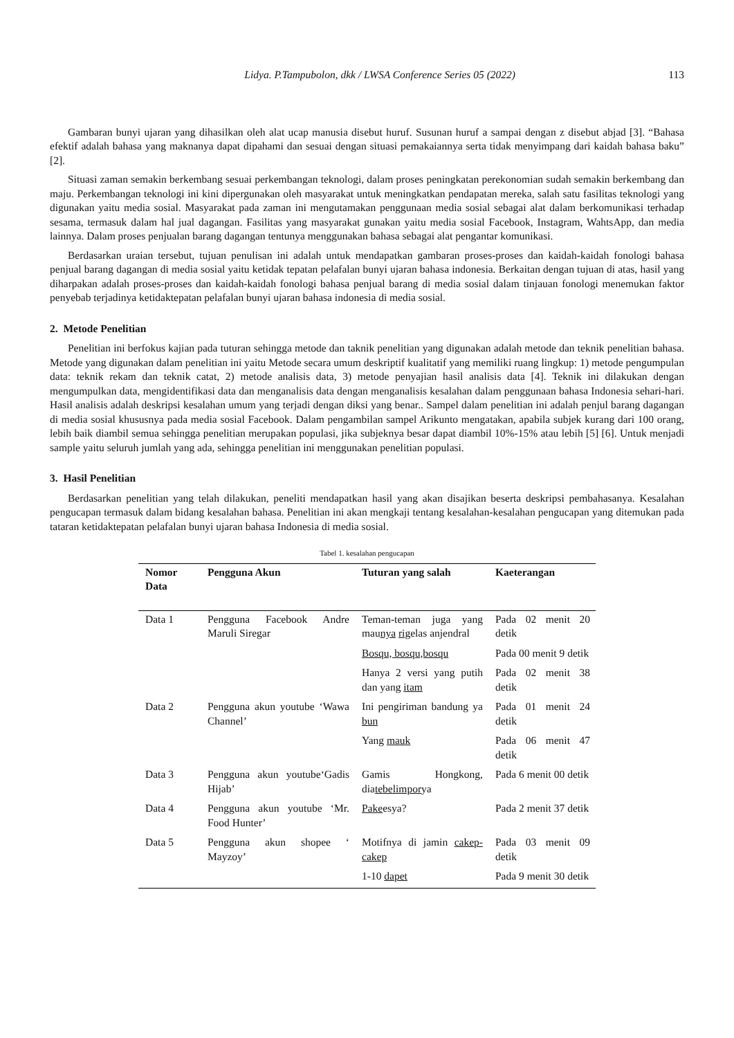Lidya. P.Tampubolon, dkk / LWSA Conference Series 05 (2022) 113
Gambaran bunyi ujaran yang dihasilkan oleh alat ucap manusia disebut huruf. Susunan huruf a sampai dengan z disebut abjad [3]. “Bahasa efektif adalah bahasa yang maknanya dapat dipahami dan sesuai dengan situasi pemakaiannya serta tidak menyimpang dari kaidah bahasa baku” [2].
Situasi zaman semakin berkembang sesuai perkembangan teknologi, dalam proses peningkatan perekonomian sudah semakin berkembang dan maju. Perkembangan teknologi ini kini dipergunakan oleh masyarakat untuk meningkatkan pendapatan mereka, salah satu fasilitas teknologi yang digunakan yaitu media sosial. Masyarakat pada zaman ini mengutamakan penggunaan media sosial sebagai alat dalam berkomunikasi terhadap sesama, termasuk dalam hal jual dagangan. Fasilitas yang masyarakat gunakan yaitu media sosial Facebook, Instagram, WahtsApp, dan media lainnya. Dalam proses penjualan barang dagangan tentunya menggunakan bahasa sebagai alat pengantar komunikasi.
Berdasarkan uraian tersebut, tujuan penulisan ini adalah untuk mendapatkan gambaran proses-proses dan kaidah-kaidah fonologi bahasa penjual barang dagangan di media sosial yaitu ketidak tepatan pelafalan bunyi ujaran bahasa indonesia. Berkaitan dengan tujuan di atas, hasil yang diharpakan adalah proses-proses dan kaidah-kaidah fonologi bahasa penjual barang di media sosial dalam tinjauan fonologi menemukan faktor penyebab terjadinya ketidaktepatan pelafalan bunyi ujaran bahasa indonesia di media sosial.
2. Metode Penelitian
Penelitian ini berfokus kajian pada tuturan sehingga metode dan taknik penelitian yang digunakan adalah metode dan teknik penelitian bahasa. Metode yang digunakan dalam penelitian ini yaitu Metode secara umum deskriptif kualitatif yang memiliki ruang lingkup: 1) metode pengumpulan data: teknik rekam dan teknik catat, 2) metode analisis data, 3) metode penyajian hasil analisis data [4]. Teknik ini dilakukan dengan mengumpulkan data, mengidentifikasi data dan menganalisis data dengan menganalisis kesalahan dalam penggunaan bahasa Indonesia sehari-hari. Hasil analisis adalah deskripsi kesalahan umum yang terjadi dengan diksi yang benar.. Sampel dalam penelitian ini adalah penjul barang dagangan di media sosial khususnya pada media sosial Facebook. Dalam pengambilan sampel Arikunto mengatakan, apabila subjek kurang dari 100 orang, lebih baik diambil semua sehingga penelitian merupakan populasi, jika subjeknya besar dapat diambil 10%-15% atau lebih [5] [6]. Untuk menjadi sample yaitu seluruh jumlah yang ada, sehingga penelitian ini menggunakan penelitian populasi.
3. Hasil Penelitian
Berdasarkan penelitian yang telah dilakukan, peneliti mendapatkan hasil yang akan disajikan beserta deskripsi pembahasanya. Kesalahan pengucapan termasuk dalam bidang kesalahan bahasa. Penelitian ini akan mengkaji tentang kesalahan-kesalahan pengucapan yang ditemukan pada tataran ketidaktepatan pelafalan bunyi ujaran bahasa Indonesia di media sosial.
Tabel 1. kesalahan pengucapan
| Nomor Data | Pengguna Akun | Tuturan yang salah | Kaeterangan |
| --- | --- | --- | --- |
| Data 1 | Pengguna Facebook Andre Maruli Siregar | Teman-teman juga yang mau nya rig elas anjendral | Pada 02 menit 20 detik |
| | | Bosqu, bosqu,bosqu | Pada 00 menit 9 detik |
| | | Hanya 2 versi yang putih dan yang itam | Pada 02 menit 38 detik |
| Data 2 | Pengguna akun youtube ‘Wawa Channel’ | Ini pengiriman bandung ya bun | Pada 01 menit 24 detik |
| | | Yang mauk | Pada 06 menit 47 detik |
| Data 3 | Pengguna akun youtube‘Gadis Hijab’ | Gamis Hongkong, dia tebelimpor ya | Pada 6 menit 00 detik |
| Data 4 | Pengguna akun youtube ‘Mr. Food Hunter’ | Pake esya? | Pada 2 menit 37 detik |
| Data 5 | Pengguna akun shopee ‘ Mayzoy’ | Motifnya di jamin cakep-cakep | Pada 03 menit 09 detik |
| | | 1-10 dapet | Pada 9 menit 30 detik |